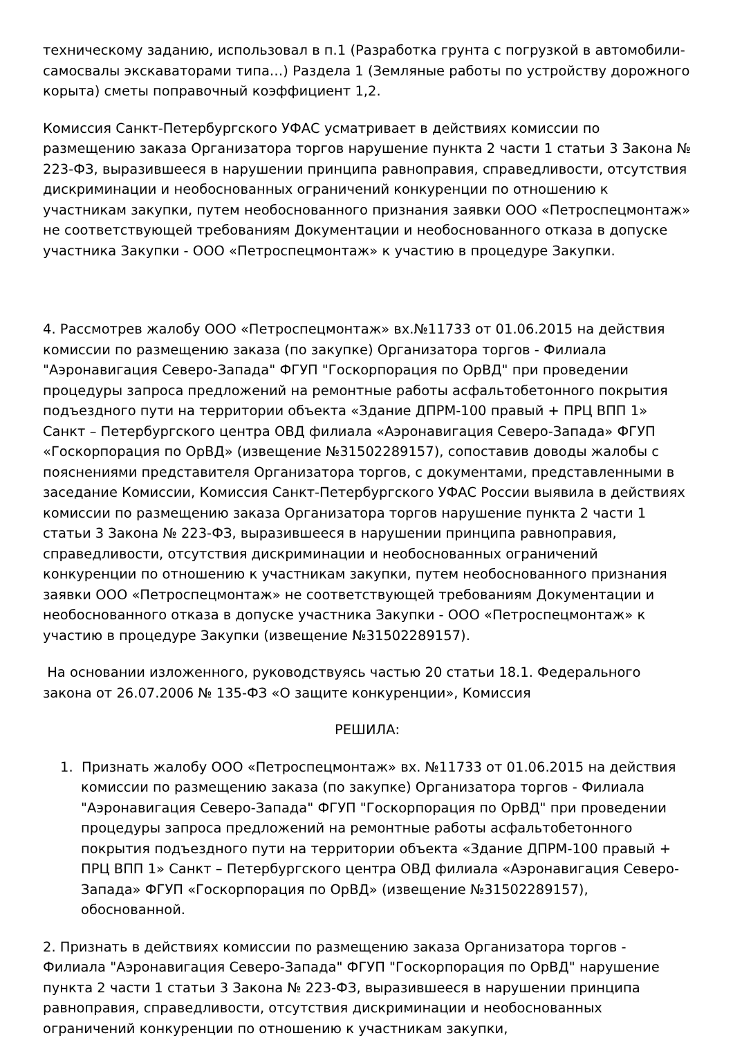техническому заданию, использовал в п.1 (Разработка грунта с погрузкой в автомобили-самосвалы экскаваторами типа…) Раздела 1 (Земляные работы по устройству дорожного корыта) сметы поправочный коэффициент 1,2.
Комиссия Санкт-Петербургского УФАС усматривает в действиях комиссии по размещению заказа Организатора торгов нарушение пункта 2 части 1 статьи 3 Закона № 223-ФЗ, выразившееся в нарушении принципа равноправия, справедливости, отсутствия дискриминации и необоснованных ограничений конкуренции по отношению к участникам закупки, путем необоснованного признания заявки ООО «Петроспецмонтаж» не соответствующей требованиям Документации и необоснованного отказа в допуске участника Закупки - ООО «Петроспецмонтаж» к участию в процедуре Закупки.
4. Рассмотрев жалобу ООО «Петроспецмонтаж» вх.№11733 от 01.06.2015 на действия комиссии по размещению заказа (по закупке) Организатора торгов - Филиала "Аэронавигация Северо-Запада" ФГУП "Госкорпорация по ОрВД" при проведении процедуры запроса предложений на ремонтные работы асфальтобетонного покрытия подъездного пути на территории объекта «Здание ДПРМ-100 правый + ПРЦ ВПП 1» Санкт – Петербургского центра ОВД филиала «Аэронавигация Северо-Запада» ФГУП «Госкорпорация по ОрВД» (извещение №31502289157), сопоставив доводы жалобы с пояснениями представителя Организатора торгов, с документами, представленными в заседание Комиссии, Комиссия Санкт-Петербургского УФАС России выявила в действиях комиссии по размещению заказа Организатора торгов нарушение пункта 2 части 1 статьи 3 Закона № 223-ФЗ, выразившееся в нарушении принципа равноправия, справедливости, отсутствия дискриминации и необоснованных ограничений конкуренции по отношению к участникам закупки, путем необоснованного признания заявки ООО «Петроспецмонтаж» не соответствующей требованиям Документации и необоснованного отказа в допуске участника Закупки - ООО «Петроспецмонтаж» к участию в процедуре Закупки (извещение №31502289157).
На основании изложенного, руководствуясь частью 20 статьи 18.1. Федерального закона от 26.07.2006 № 135-ФЗ «О защите конкуренции», Комиссия
РЕШИЛА:
1. Признать жалобу ООО «Петроспецмонтаж» вх. №11733 от 01.06.2015 на действия комиссии по размещению заказа (по закупке) Организатора торгов - Филиала "Аэронавигация Северо-Запада" ФГУП "Госкорпорация по ОрВД" при проведении процедуры запроса предложений на ремонтные работы асфальтобетонного покрытия подъездного пути на территории объекта «Здание ДПРМ-100 правый + ПРЦ ВПП 1» Санкт – Петербургского центра ОВД филиала «Аэронавигация Северо-Запада» ФГУП «Госкорпорация по ОрВД» (извещение №31502289157), обоснованной.
2. Признать в действиях комиссии по размещению заказа Организатора торгов - Филиала "Аэронавигация Северо-Запада" ФГУП "Госкорпорация по ОрВД" нарушение пункта 2 части 1 статьи 3 Закона № 223-ФЗ, выразившееся в нарушении принципа равноправия, справедливости, отсутствия дискриминации и необоснованных ограничений конкуренции по отношению к участникам закупки,